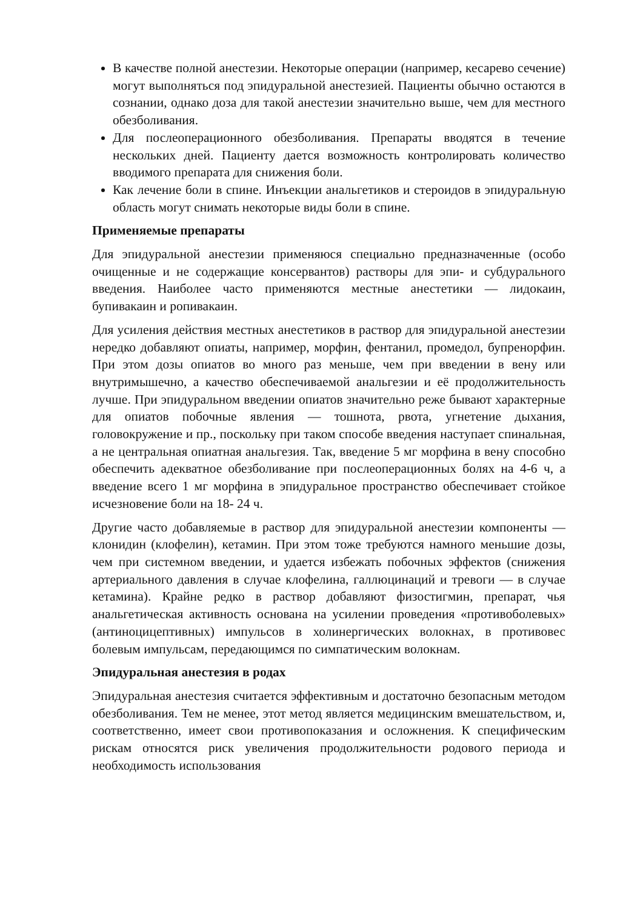В качестве полной анестезии. Некоторые операции (например, кесарево сечение) могут выполняться под эпидуральной анестезией. Пациенты обычно остаются в сознании, однако доза для такой анестезии значительно выше, чем для местного обезболивания.
Для послеоперационного обезболивания. Препараты вводятся в течение нескольких дней. Пациенту дается возможность контролировать количество вводимого препарата для снижения боли.
Как лечение боли в спине. Инъекции анальгетиков и стероидов в эпидуральную область могут снимать некоторые виды боли в спине.
Применяемые препараты
Для эпидуральной анестезии применяюся специально предназначенные (особо очищенные и не содержащие консервантов) растворы для эпи- и субдурального введения. Наиболее часто применяются местные анестетики — лидокаин, бупивакаин и ропивакаин.
Для усиления действия местных анестетиков в раствор для эпидуральной анестезии нередко добавляют опиаты, например, морфин, фентанил, промедол, бупренорфин. При этом дозы опиатов во много раз меньше, чем при введении в вену или внутримышечно, а качество обеспечиваемой анальгезии и её продолжительность лучше. При эпидуральном введении опиатов значительно реже бывают характерные для опиатов побочные явления — тошнота, рвота, угнетение дыхания, головокружение и пр., поскольку при таком способе введения наступает спинальная, а не центральная опиатная анальгезия. Так, введение 5 мг морфина в вену способно обеспечить адекватное обезболивание при послеоперационных болях на 4-6 ч, а введение всего 1 мг морфина в эпидуральное пространство обеспечивает стойкое исчезновение боли на 18- 24 ч.
Другие часто добавляемые в раствор для эпидуральной анестезии компоненты — клонидин (клофелин), кетамин. При этом тоже требуются намного меньшие дозы, чем при системном введении, и удается избежать побочных эффектов (снижения артериального давления в случае клофелина, галлюцинаций и тревоги — в случае кетамина). Крайне редко в раствор добавляют физостигмин, препарат, чья анальгетическая активность основана на усилении проведения «противоболевых» (антиноцицептивных) импульсов в холинергических волокнах, в противовес болевым импульсам, передающимся по симпатическим волокнам.
Эпидуральная анестезия в родах
Эпидуральная анестезия считается эффективным и достаточно безопасным методом обезболивания. Тем не менее, этот метод является медицинским вмешательством, и, соответственно, имеет свои противопоказания и осложнения. К специфическим рискам относятся риск увеличения продолжительности родового периода и необходимость использования